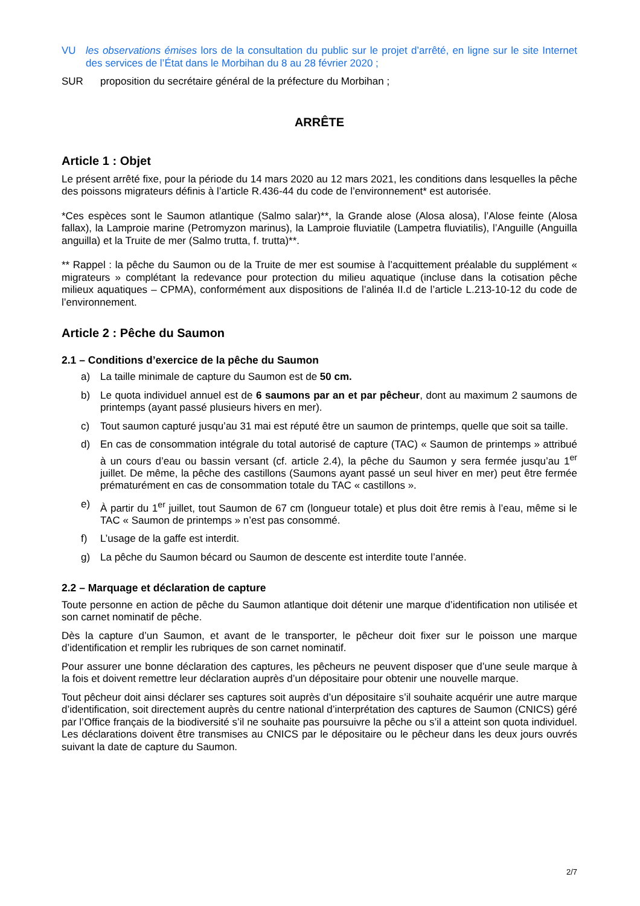VU les observations émises lors de la consultation du public sur le projet d’arrêté, en ligne sur le site Internet des services de l’État dans le Morbihan du 8 au 28 février 2020 ;
SUR proposition du secrétaire général de la préfecture du Morbihan ;
ARRÊTE
Article 1 : Objet
Le présent arrêté fixe, pour la période du 14 mars 2020 au 12 mars 2021, les conditions dans lesquelles la pêche des poissons migrateurs définis à l’article R.436-44 du code de l’environnement* est autorisée.
*Ces espèces sont le Saumon atlantique (Salmo salar)**, la Grande alose (Alosa alosa), l’Alose feinte (Alosa fallax), la Lamproie marine (Petromyzon marinus), la Lamproie fluviatile (Lampetra fluviatilis), l’Anguille (Anguilla anguilla) et la Truite de mer (Salmo trutta, f. trutta)**.
** Rappel : la pêche du Saumon ou de la Truite de mer est soumise à l’acquittement préalable du supplément « migrateurs » complétant la redevance pour protection du milieu aquatique (incluse dans la cotisation pêche milieux aquatiques – CPMA), conformément aux dispositions de l’alinéa II.d de l’article L.213-10-12 du code de l’environnement.
Article 2 : Pêche du Saumon
2.1 – Conditions d’exercice de la pêche du Saumon
a) La taille minimale de capture du Saumon est de 50 cm.
b) Le quota individuel annuel est de 6 saumons par an et par pêcheur, dont au maximum 2 saumons de printemps (ayant passé plusieurs hivers en mer).
c) Tout saumon capturé jusqu’au 31 mai est réputé être un saumon de printemps, quelle que soit sa taille.
d) En cas de consommation intégrale du total autorisé de capture (TAC) « Saumon de printemps » attribué à un cours d’eau ou bassin versant (cf. article 2.4), la pêche du Saumon y sera fermée jusqu’au 1<sup>er</sup> juillet. De même, la pêche des castillons (Saumons ayant passé un seul hiver en mer) peut être fermée prématurément en cas de consommation totale du TAC « castillons ».
e) À partir du 1<sup>er</sup> juillet, tout Saumon de 67 cm (longueur totale) et plus doit être remis à l’eau, même si le TAC « Saumon de printemps » n’est pas consommé.
f) L’usage de la gaffe est interdit.
g) La pêche du Saumon bécard ou Saumon de descente est interdite toute l’année.
2.2 – Marquage et déclaration de capture
Toute personne en action de pêche du Saumon atlantique doit détenir une marque d’identification non utilisée et son carnet nominatif de pêche.
Dès la capture d’un Saumon, et avant de le transporter, le pêcheur doit fixer sur le poisson une marque d’identification et remplir les rubriques de son carnet nominatif.
Pour assurer une bonne déclaration des captures, les pêcheurs ne peuvent disposer que d’une seule marque à la fois et doivent remettre leur déclaration auprès d’un dépositaire pour obtenir une nouvelle marque.
Tout pêcheur doit ainsi déclarer ses captures soit auprès d’un dépositaire s’il souhaite acquérir une autre marque d’identification, soit directement auprès du centre national d’interprétation des captures de Saumon (CNICS) géré par l’Office français de la biodiversité s’il ne souhaite pas poursuivre la pêche ou s’il a atteint son quota individuel. Les déclarations doivent être transmises au CNICS par le dépositaire ou le pêcheur dans les deux jours ouvrés suivant la date de capture du Saumon.
2/7